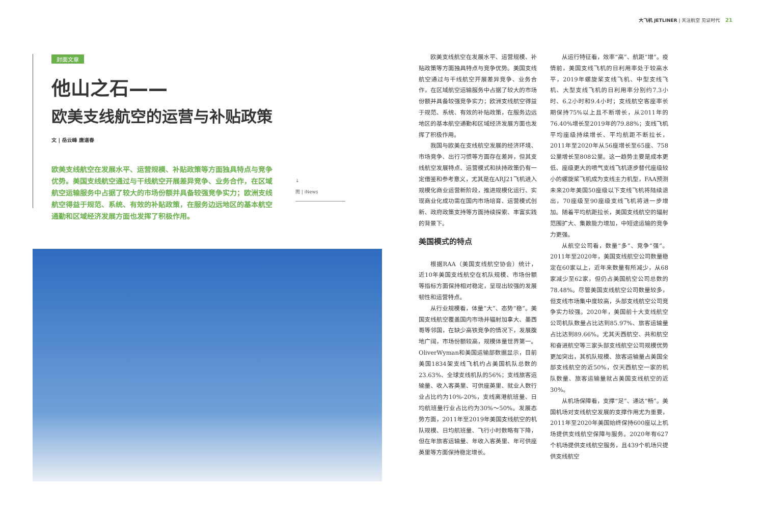大飞机 JETLINER | 关注航空 见证时代 21
封面文章
他山之石——
欧美支线航空的运营与补贴政策
文 | 岳云峰 唐道春
欧美支线航空在发展水平、运营规模、补贴政策等方面独具特点与竞争优势。美国支线航空通过与干线航空开展差异竞争、业务合作，在区域航空运输服务中占据了较大的市场份额并具备较强竞争实力；欧洲支线航空得益于规范、系统、有效的补贴政策，在服务边远地区的基本航空通勤和区域经济发展方面也发挥了积极作用。
↓
图 | iNews
欧美支线航空在发展水平、运营规模、补贴政策等方面独具特点与竞争优势。美国支线航空通过与干线航空开展差异竞争、业务合作，在区域航空运输服务中占据了较大的市场份额并具备较强竞争实力；欧洲支线航空得益于规范、系统、有效的补贴政策，在服务边远地区的基本航空通勤和区域经济发展方面也发挥了积极作用。
我国与欧美在支线航空发展的经济环境、市场竞争、出行习惯等方面存在差异，但其支线航空发展特点、运营模式和扶持政策仍有一定借鉴和参考意义，尤其是在ARJ21飞机进入规模化商业运营新阶段，推进规模化运行、实现商业化成功需在国内市场培育、运营模式创新、政府政策支持等方面持续探索、丰富实践的背景下。
美国模式的特点
根据RAA（美国支线航空协会）统计，近10年美国支线航空在机队规模、市场份额等指标方面保持相对稳定，呈现出较强的发展韧性和运营特点。
从行业规模看，体量“大”、态势“稳”。美国支线航空覆盖国内市场并辐射加拿大、墨西哥等邻国，在缺少高铁竞争的情况下，发展腹地广阔，市场份额较高，规模体量世界第一。OliverWyman和美国运输部数据显示，目前美国1834架支线飞机约占美国机队总数的23.63%、全球支线机队的56%；支线旅客运输量、收入客英里、可供座英里、就业人数行业占比约为10%-20%，支线离港航班量、日均航班量行业占比约为30%～50%。发展态势方面，2011年至2019年美国支线航空的机队规模、日均航班量、飞行小时数略有下降，但在年旅客运输量、年收入客英里、年可供座英里等方面保持稳定增长。
从运行特征看，效率“高”、航距“增”。疫情前，美国支线飞机的日利用率处于较高水平，2019年螺旋桨支线飞机、中型支线飞机、大型支线飞机的日利用率分别约7.3小时、6.2小时和9.4小时；支线航空客座率长期保持75%以上且不断增长，从2011年的76.40%增长至2019年的79.88%；支线飞机平均座级持续增长、平均航距不断拉长，2011年至2020年从56座增长至65座、758公里增长至808公里。这一趋势主要是成本更低、座级更大的喷气支线飞机逐步替代座级较小的螺旋桨飞机成为支线主力机型，FAA预测未来20年美国50座级以下支线飞机将陆续退出，70座级至90座级支线飞机将进一步增加。随着平均航距拉长，美国支线航空的辐射范围扩大、集散能力增加，中短途运输的竞争力更强。
从航空公司看，数量“多”、竞争“强”。2011年至2020年，美国支线航空公司数量稳定在60家以上，近年来数量有所减少，从68家减少至62家，但仍占美国航空公司总数的78.48%。尽管美国支线航空公司数量较多，但支线市场集中度较高，头部支线航空公司竞争实力较强。2020年，美国前十大支线航空公司机队数量占比达到85.97%、旅客运输量占比达到89.66%。尤其天西航空、共和航空和奋进航空等三家头部支线航空公司规模优势更加突出，其机队规模、旅客运输量占美国全部支线航空的近50%，仅天西航空一家的机队数量、旅客运输量就占美国支线航空的近30%。
从机场保障看，支撑“足”、通达“畅”。美国机场对支线航空发展的支撑作用尤为重要，2011年至2020年美国始终保持600座以上机场提供支线航空保障与服务。2020年有627个机场提供支线航空服务，且439个机场只提供支线航空